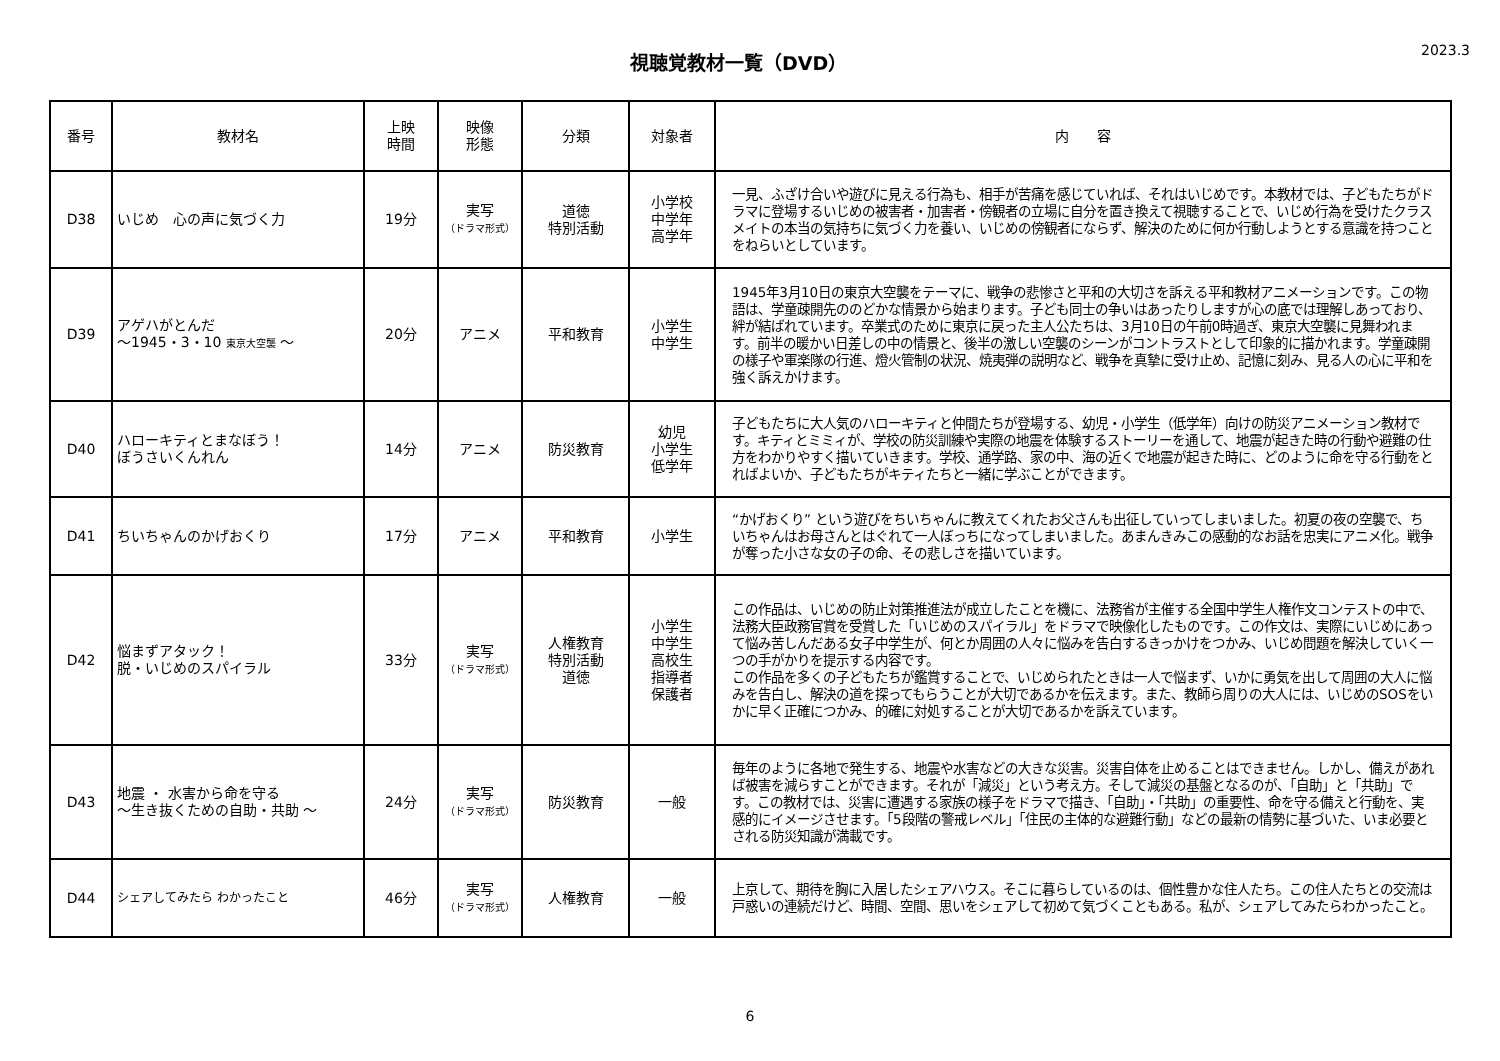視聴覚教材一覧（DVD）
2023.3
| 番号 | 教材名 | 上映 時間 | 映像 形態 | 分類 | 対象者 | 内 容 |
| --- | --- | --- | --- | --- | --- | --- |
| D38 | いじめ 心の声に気づく力 | 19分 | 実写 （ドラマ形式） | 道徳 特別活動 | 小学校 中学年 高学年 | 一見、ふざけ合いや遊びに見える行為も、相手が苦痛を感じていれば、それはいじめです。本教材では、子どもたちがドラマに登場するいじめの被害者・加害者・傍観者の立場に自分を置き換えて視聴することで、いじめ行為を受けたクラスメイトの本当の気持ちに気づく力を養い、いじめの傍観者にならず、解決のために何か行動しようとする意識を持つことをねらいとしています。 |
| D39 | アゲハがとんだ ～1945・3・10 東京大空襲 ～ | 20分 | アニメ | 平和教育 | 小学生 中学生 | 1945年3月10日の東京大空襲をテーマに、戦争の悲惨さと平和の大切さを訴える平和教材アニメーションです。この物語は、学童疎開先ののどかな情景から始まります。子ども同士の争いはあったりしますが心の底では理解しあっており、絆が結ばれています。卒業式のために東京に戻った主人公たちは、3月10日の午前0時過ぎ、東京大空襲に見舞われます。前半の暖かい日差しの中の情景と、後半の激しい空襲のシーンがコントラストとして印象的に描かれます。学童疎開の様子や軍楽隊の行進、燈火管制の状況、焼夷弾の説明など、戦争を真摯に受け止め、記憶に刻み、見る人の心に平和を強く訴えかけます。 |
| D40 | ハローキティとまなぼう！ ぼうさいくんれん | 14分 | アニメ | 防災教育 | 幼児 小学生 低学年 | 子どもたちに大人気のハローキティと仲間たちが登場する、幼児・小学生（低学年）向けの防災アニメーション教材です。キティとミミィが、学校の防災訓練や実際の地震を体験するストーリーを通して、地震が起きた時の行動や避難の仕方をわかりやすく描いていきます。学校、通学路、家の中、海の近くで地震が起きた時に、どのように命を守る行動をとればよいか、子どもたちがキティたちと一緒に学ぶことができます。 |
| D41 | ちいちゃんのかげおくり | 17分 | アニメ | 平和教育 | 小学生 | “かげおくり” という遊びをちいちゃんに教えてくれたお父さんも出征していってしまいました。初夏の夜の空襲で、ちいちゃんはお母さんとはぐれて一人ぼっちになってしまいました。あまんきみこの感動的なお話を忠実にアニメ化。戦争が奪った小さな女の子の命、その悲しさを描いています。 |
| D42 | 悩まずアタック！ 脱・いじめのスパイラル | 33分 | 実写 （ドラマ形式） | 人権教育 特別活動 道徳 | 小学生 中学生 高校生 指導者 保護者 | この作品は、いじめの防止対策推進法が成立したことを機に、法務省が主催する全国中学生人権作文コンテストの中で、法務大臣政務官賞を受賞した「いじめのスパイラル」をドラマで映像化したものです。この作文は、実際にいじめにあって悩み苦しんだある女子中学生が、何とか周囲の人々に悩みを告白するきっかけをつかみ、いじめ問題を解決していく一つの手がかりを提示する内容です。 この作品を多くの子どもたちが鑑賞することで、いじめられたときは一人で悩まず、いかに勇気を出して周囲の大人に悩みを告白し、解決の道を探ってもらうことが大切であるかを伝えます。また、教師ら周りの大人には、いじめのSOSをいかに早く正確につかみ、的確に対処することが大切であるかを訴えています。 |
| D43 | 地震 ・ 水害から命を守る ～生き抜くための自助・共助 ～ | 24分 | 実写 （ドラマ形式） | 防災教育 | 一般 | 毎年のように各地で発生する、地震や水害などの大きな災害。災害自体を止めることはできません。しかし、備えがあれば被害を減らすことができます。それが「減災」という考え方。そして減災の基盤となるのが、「自助」と「共助」です。この教材では、災害に遭遇する家族の様子をドラマで描き、「自助」・「共助」の重要性、命を守る備えと行動を、実感的にイメージさせます。「5段階の警戒レベル」「住民の主体的な避難行動」などの最新の情勢に基づいた、いま必要とされる防災知識が満載です。 |
| D44 | シェアしてみたら わかったこと | 46分 | 実写 （ドラマ形式） | 人権教育 | 一般 | 上京して、期待を胸に入居したシェアハウス。そこに暮らしているのは、個性豊かな住人たち。この住人たちとの交流は戸惑いの連続だけど、時間、空間、思いをシェアして初めて気づくこともある。私が、シェアしてみたらわかったこと。 |
6